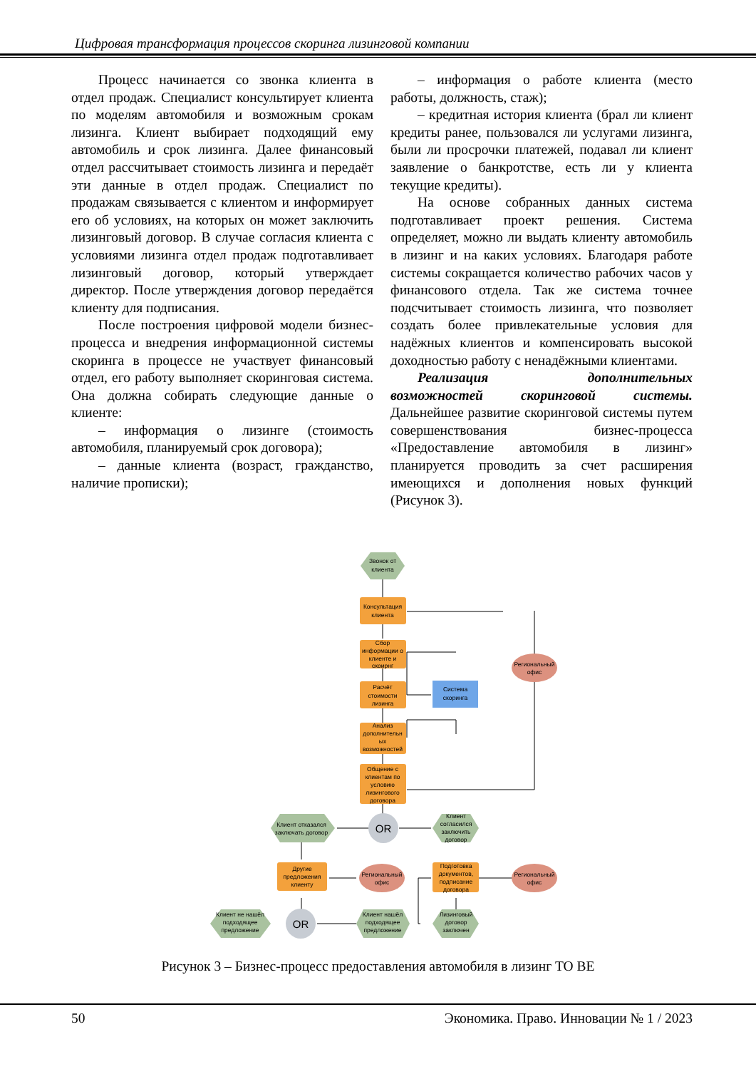Цифровая трансформация процессов скоринга лизинговой компании
Процесс начинается со звонка клиента в отдел продаж. Специалист консультирует клиента по моделям автомобиля и возможным срокам лизинга. Клиент выбирает подходящий ему автомобиль и срок лизинга. Далее финансовый отдел рассчитывает стоимость лизинга и передаёт эти данные в отдел продаж. Специалист по продажам связывается с клиентом и информирует его об условиях, на которых он может заключить лизинговый договор. В случае согласия клиента с условиями лизинга отдел продаж подготавливает лизинговый договор, который утверждает директор. После утверждения договор передаётся клиенту для подписания.
После построения цифровой модели бизнес-процесса и внедрения информационной системы скоринга в процессе не участвует финансовый отдел, его работу выполняет скоринговая система. Она должна собирать следующие данные о клиенте:
– информация о лизинге (стоимость автомобиля, планируемый срок договора);
– данные клиента (возраст, гражданство, наличие прописки);
– информация о работе клиента (место работы, должность, стаж);
– кредитная история клиента (брал ли клиент кредиты ранее, пользовался ли услугами лизинга, были ли просрочки платежей, подавал ли клиент заявление о банкротстве, есть ли у клиента текущие кредиты).
На основе собранных данных система подготавливает проект решения. Система определяет, можно ли выдать клиенту автомобиль в лизинг и на каких условиях. Благодаря работе системы сокращается количество рабочих часов у финансового отдела. Так же система точнее подсчитывает стоимость лизинга, что позволяет создать более привлекательные условия для надёжных клиентов и компенсировать высокой доходностью работу с ненадёжными клиентами.
Реализация дополнительных возможностей скоринговой системы. Дальнейшее развитие скоринговой системы путем совершенствования бизнес-процесса «Предоставление автомобиля в лизинг» планируется проводить за счет расширения имеющихся и дополнения новых функций (Рисунок 3).
Звонок от
клиента
Консультация
клиента
Сбор
информации о
клиенте и
скоирнг
Расчёт
стоимости
лизинга
Анализ
дополнительн
ых
возможностей
Общение с
клиентам по
условию
лизингового
договора
Система
скоринга
Региональный
офис
OR
Клиент отказался
заключать договор
Клиент
согласился
заключить
договор
Другие
предложения
клиенту
Региональный
офис
Подготовка
документов,
подписание
договора
Региональный
офис
OR
Клиент не нашёл
подходящее
предложение
Клиент нашёл
подходящее
предложение
Лизинговый
договор
заключен
Рисунок 3 – Бизнес-процесс предоставления автомобиля в лизинг TO BE
50 Экономика. Право. Инновации № 1 / 2023